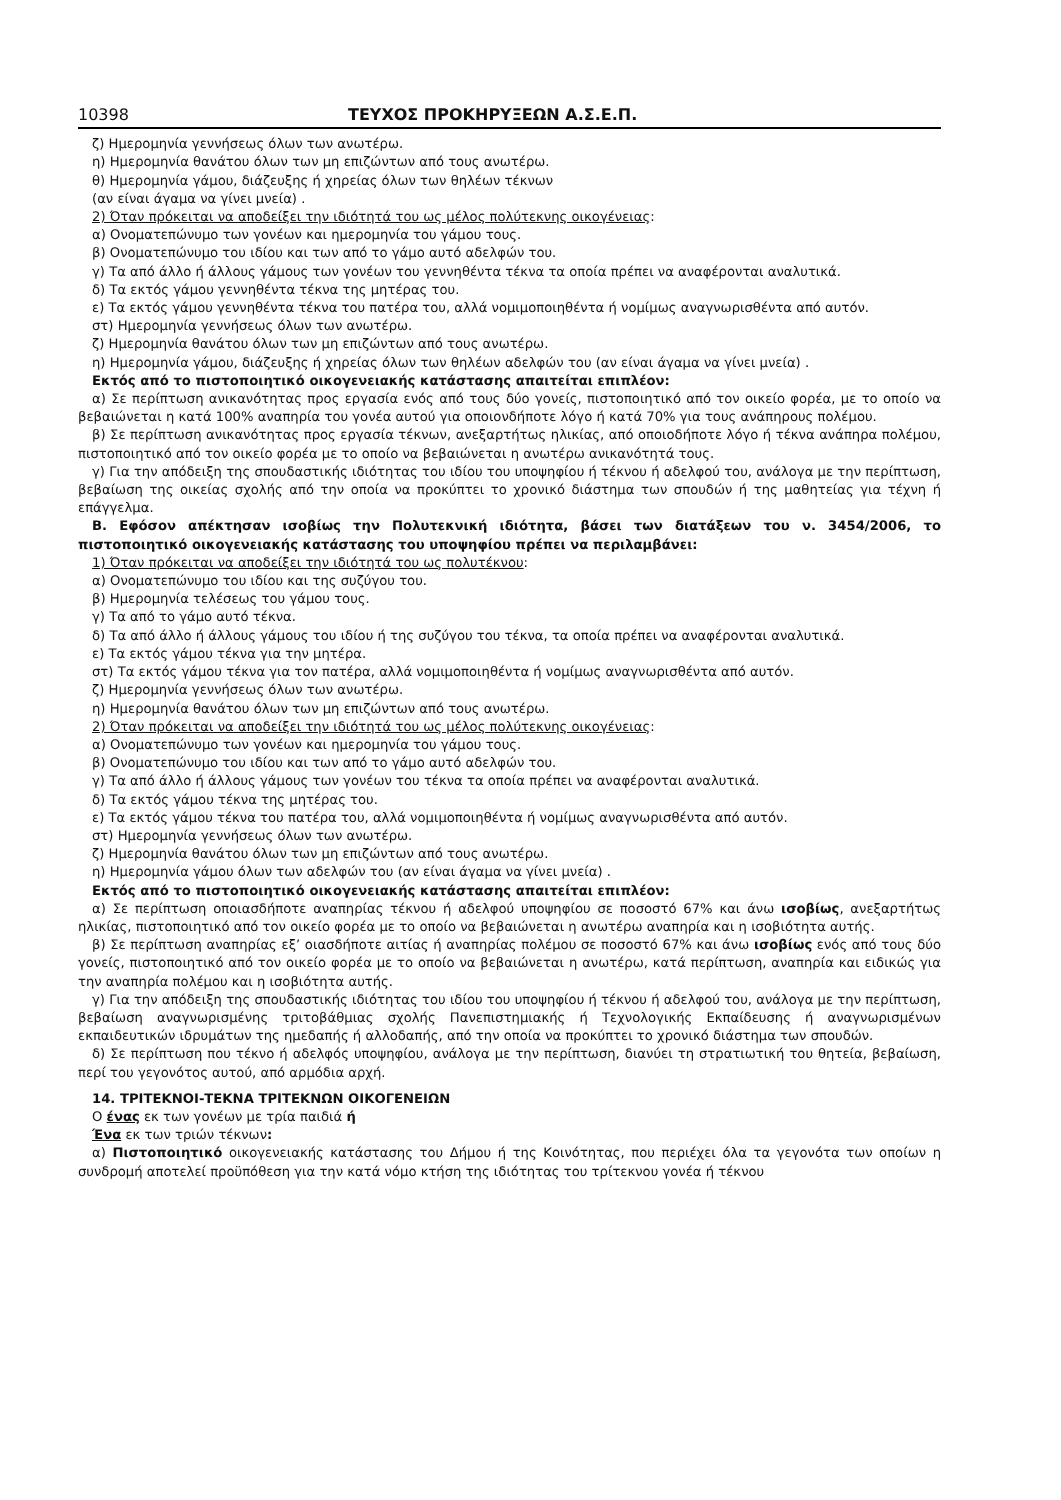10398 ΤΕΥΧΟΣ ΠΡΟΚΗΡΥΞΕΩΝ Α.Σ.Ε.Π.
ζ) Ημερομηνία γεννήσεως όλων των ανωτέρω.
η) Ημερομηνία θανάτου όλων των μη επιζώντων από τους ανωτέρω.
θ) Ημερομηνία γάμου, διάζευξης ή χηρείας όλων των θηλέων τέκνων
(αν είναι άγαμα να γίνει μνεία) .
2) Όταν πρόκειται να αποδείξει την ιδιότητά του ως μέλος πολύτεκνης οικογένειας:
α) Ονοματεπώνυμο των γονέων και ημερομηνία του γάμου τους.
β) Ονοματεπώνυμο του ιδίου και των από το γάμο αυτό αδελφών του.
γ) Τα από άλλο ή άλλους γάμους των γονέων του γεννηθέντα τέκνα τα οποία πρέπει να αναφέρονται αναλυτικά.
δ) Τα εκτός γάμου γεννηθέντα τέκνα της μητέρας του.
ε) Τα εκτός γάμου γεννηθέντα τέκνα του πατέρα του, αλλά νομιμοποιηθέντα ή νομίμως αναγνωρισθέντα από αυτόν.
στ) Ημερομηνία γεννήσεως όλων των ανωτέρω.
ζ) Ημερομηνία θανάτου όλων των μη επιζώντων από τους ανωτέρω.
η) Ημερομηνία γάμου, διάζευξης ή χηρείας όλων των θηλέων αδελφών του (αν είναι άγαμα να γίνει μνεία) .
Εκτός από το πιστοποιητικό οικογενειακής κατάστασης απαιτείται επιπλέον:
α) Σε περίπτωση ανικανότητας προς εργασία ενός από τους δύο γονείς, πιστοποιητικό από τον οικείο φορέα, με το οποίο να βεβαιώνεται η κατά 100% αναπηρία του γονέα αυτού για οποιονδήποτε λόγο ή κατά 70% για τους ανάπηρους πολέμου.
β) Σε περίπτωση ανικανότητας προς εργασία τέκνων, ανεξαρτήτως ηλικίας, από οποιοδήποτε λόγο ή τέκνα ανάπηρα πολέμου, πιστοποιητικό από τον οικείο φορέα με το οποίο να βεβαιώνεται η ανωτέρω ανικανότητά τους.
γ) Για την απόδειξη της σπουδαστικής ιδιότητας του ιδίου του υποψηφίου ή τέκνου ή αδελφού του, ανάλογα με την περίπτωση, βεβαίωση της οικείας σχολής από την οποία να προκύπτει το χρονικό διάστημα των σπουδών ή της μαθητείας για τέχνη ή επάγγελμα.
Β. Εφόσον απέκτησαν ισοβίως την Πολυτεκνική ιδιότητα, βάσει των διατάξεων του ν. 3454/2006, το πιστοποιητικό οικογενειακής κατάστασης του υποψηφίου πρέπει να περιλαμβάνει:
1) Όταν πρόκειται να αποδείξει την ιδιότητά του ως πολυτέκνου:
α) Ονοματεπώνυμο του ιδίου και της συζύγου του.
β) Ημερομηνία τελέσεως του γάμου τους.
γ) Τα από το γάμο αυτό τέκνα.
δ) Τα από άλλο ή άλλους γάμους του ιδίου ή της συζύγου του τέκνα, τα οποία πρέπει να αναφέρονται αναλυτικά.
ε) Τα εκτός γάμου τέκνα για την μητέρα.
στ) Τα εκτός γάμου τέκνα για τον πατέρα, αλλά νομιμοποιηθέντα ή νομίμως αναγνωρισθέντα από αυτόν.
ζ) Ημερομηνία γεννήσεως όλων των ανωτέρω.
η) Ημερομηνία θανάτου όλων των μη επιζώντων από τους ανωτέρω.
2) Όταν πρόκειται να αποδείξει την ιδιότητά του ως μέλος πολύτεκνης οικογένειας:
α) Ονοματεπώνυμο των γονέων και ημερομηνία του γάμου τους.
β) Ονοματεπώνυμο του ιδίου και των από το γάμο αυτό αδελφών του.
γ) Τα από άλλο ή άλλους γάμους των γονέων του τέκνα τα οποία πρέπει να αναφέρονται αναλυτικά.
δ) Τα εκτός γάμου τέκνα της μητέρας του.
ε) Τα εκτός γάμου τέκνα του πατέρα του, αλλά νομιμοποιηθέντα ή νομίμως αναγνωρισθέντα από αυτόν.
στ) Ημερομηνία γεννήσεως όλων των ανωτέρω.
ζ) Ημερομηνία θανάτου όλων των μη επιζώντων από τους ανωτέρω.
η) Ημερομηνία γάμου όλων των αδελφών του (αν είναι άγαμα να γίνει μνεία) .
Εκτός από το πιστοποιητικό οικογενειακής κατάστασης απαιτείται επιπλέον:
α) Σε περίπτωση οποιασδήποτε αναπηρίας τέκνου ή αδελφού υποψηφίου σε ποσοστό 67% και άνω ισοβίως, ανεξαρτήτως ηλικίας, πιστοποιητικό από τον οικείο φορέα με το οποίο να βεβαιώνεται η ανωτέρω αναπηρία και η ισοβιότητα αυτής.
β) Σε περίπτωση αναπηρίας εξ’ οιασδήποτε αιτίας ή αναπηρίας πολέμου σε ποσοστό 67% και άνω ισοβίως ενός από τους δύο γονείς, πιστοποιητικό από τον οικείο φορέα με το οποίο να βεβαιώνεται η ανωτέρω, κατά περίπτωση, αναπηρία και ειδικώς για την αναπηρία πολέμου και η ισοβιότητα αυτής.
γ) Για την απόδειξη της σπουδαστικής ιδιότητας του ιδίου του υποψηφίου ή τέκνου ή αδελφού του, ανάλογα με την περίπτωση, βεβαίωση αναγνωρισμένης τριτοβάθμιας σχολής Πανεπιστημιακής ή Τεχνολογικής Εκπαίδευσης ή αναγνωρισμένων εκπαιδευτικών ιδρυμάτων της ημεδαπής ή αλλοδαπής, από την οποία να προκύπτει το χρονικό διάστημα των σπουδών.
δ) Σε περίπτωση που τέκνο ή αδελφός υποψηφίου, ανάλογα με την περίπτωση, διανύει τη στρατιωτική του θητεία, βεβαίωση, περί του γεγονότος αυτού, από αρμόδια αρχή.
14. ΤΡΙΤΕΚΝΟΙ-ΤΕΚΝΑ ΤΡΙΤΕΚΝΩΝ ΟΙΚΟΓΕΝΕΙΩΝ
Ο ένας εκ των γονέων με τρία παιδιά ή
Ένα εκ των τριών τέκνων:
α) Πιστοποιητικό οικογενειακής κατάστασης του Δήμου ή της Κοινότητας, που περιέχει όλα τα γεγονότα των οποίων η συνδρομή αποτελεί προϋπόθεση για την κατά νόμο κτήση της ιδιότητας του τρίτεκνου γονέα ή τέκνου